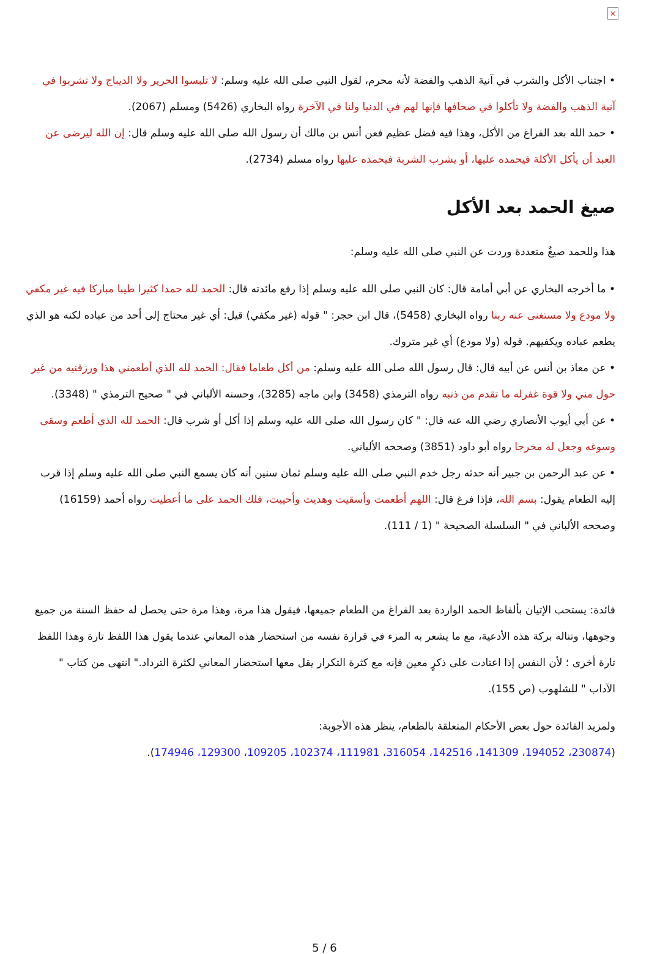×
• اجتناب الأكل والشرب في آنية الذهب والفضة لأنه محرم، لقول النبي صلى الله عليه وسلم: لا تلبسوا الحرير ولا الديباج ولا تشربوا في آنية الذهب والفضة ولا تأكلوا في صحافها فإنها لهم في الدنيا ولنا في الآخرة رواه البخاري (5426) ومسلم (2067).
• حمد الله بعد الفراغ من الأكل، وهذا فيه فضل عظيم فعن أنس بن مالك أن رسول الله صلى الله عليه وسلم قال: إن الله ليرضى عن العبد أن يأكل الأكلة فيحمده عليها، أو يشرب الشربة فيحمده عليها رواه مسلم (2734).
صيغ الحمد بعد الأكل
هذا وللحمد صيغٌ متعددة وردت عن النبي صلى الله عليه وسلم:
• ما أخرجه البخاري عن أبي أمامة قال: كان النبي صلى الله عليه وسلم إذا رفع مائدته قال: الحمد لله حمدا كثيرا طيبا مباركا فيه غير مكفي ولا مودع ولا مستغنى عنه ربنا رواه البخاري (5458)، قال ابن حجر: " قوله (غير مكفي) قيل: أي غير محتاج إلى أحد من عباده لكنه هو الذي يطعم عباده ويكفيهم. قوله (ولا مودع) أي غير متروك.
• عن معاذ بن أنس عن أبيه قال: قال رسول الله صلى الله عليه وسلم: من أكل طعاما فقال: الحمد لله الذي أطعمني هذا ورزقنيه من غير حول مني ولا قوة غفرله ما تقدم من ذنبه رواه الترمذي (3458) وابن ماجه (3285)، وحسنه الألباني في " صحيح الترمذي " (3348).
• عن أبي أيوب الأنصاري رضي الله عنه قال: " كان رسول الله صلى الله عليه وسلم إذا أكل أو شرب قال: الحمد لله الذي أطعم وسقى وسوغه وجعل له مخرجا رواه أبو داود (3851) وصححه الألباني.
• عن عبد الرحمن بن جبير أنه حدثه رجل خدم النبي صلى الله عليه وسلم ثمان سنين أنه كان يسمع النبي صلى الله عليه وسلم إذا قرب إليه الطعام يقول: بسم الله، فإذا فرغ قال: اللهم أطعمت وأسقيت وهديت وأحييت، فلك الحمد على ما أعطيت رواه أحمد (16159) وصححه الألباني في " السلسلة الصحيحة " (1 / 111).
فائدة: يستحب الإتيان بألفاظ الحمد الواردة بعد الفراغ من الطعام جميعها، فيقول هذا مرة، وهذا مرة حتى يحصل له حفظ السنة من جميع وجوهها، وتناله بركة هذه الأدعية، مع ما يشعر به المرء في قرارة نفسه من استحضار هذه المعاني عندما يقول هذا اللفظ تارة وهذا اللفظ تارة أخرى ؛ لأن النفس إذا اعتادت على ذكرٍ معين فإنه مع كثرة التكرار يقل معها استحضار المعاني لكثرة الترداد." انتهى من كتاب " الآداب " للشلهوب (ص 155).
ولمزيد الفائدة حول بعض الأحكام المتعلقة بالطعام، ينظر هذه الأجوبة:
(230874، 194052، 141309، 142516، 316054، 111981، 102374، 109205، 129300، 174946).
5 / 6